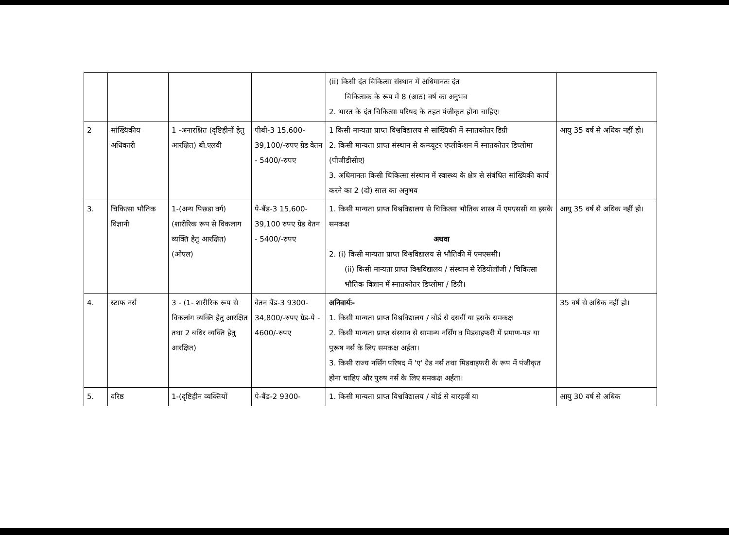| | | | | (ii) किसी दंत चिकित्सा संस्थान में अधिमानतः दंत चिकित्सक के रूप में 8 (आठ) वर्ष का अनुभव 2. भारत के दंत चिकित्सा परिषद के तहत पंजीकृत होना चाहिए। | |
| 2 | सांख्यिकीय अधिकारी | 1 -अनारक्षित (दृष्टिहीनों हेतु आरक्षित) बी.एलवी | पीबी-3 15,600-39,100/-रुपए ग्रेड वेतन - 5400/-रुपए | 1 किसी मान्यता प्राप्त विश्वविद्यालय से सांख्यिकी में स्नातकोतर डिग्री 2. किसी मान्यता प्राप्त संस्थान से कम्प्यूटर एप्लीकेशन में स्नातकोतर डिप्लोमा (पीजीडीसीए) 3. अधिमानतः किसी चिकित्सा संस्थान में स्वास्थ्य के क्षेत्र से संबंधित सांख्यिकी कार्य करने का 2 (दो) साल का अनुभव | आयु 35 वर्ष से अधिक नहीं हो। |
| 3. | चिकित्सा भौतिक विज्ञानी | 1-(अन्य पिछडा वर्ग) (शारीरिक रूप से विकलाग व्यक्ति हेतु आरक्षित) (ओएल) | पे-बैंड-3 15,600-39,100 रुपए ग्रेड वेतन - 5400/-रुपए | 1. किसी मान्यता प्राप्त विश्वविद्यालय से चिकित्सा भौतिक शास्त्र में एमएससी या इसके समकक्ष अथवा 2. (i) किसी मान्यता प्राप्त विश्वविद्यालय से भौतिकी में एमएससी। (ii) किसी मान्यता प्राप्त विश्वविद्यालय / संस्थान से रेडियोलॉजी / चिकित्सा भौतिक विज्ञान में स्नातकोतर डिप्लोमा / डिग्री। | आयु 35 वर्ष से अधिक नहीं हो। |
| 4. | स्टाफ नर्स | 3 - (1- शारीरिक रूप से विकलांग व्यक्ति हेतु आरक्षित तथा 2 बधिर व्यक्ति हेतु आरक्षित) | वेतन बैंड-3 9300-34,800/-रुपए ग्रेड-पे - 4600/-रुपए | अनिवार्यः- 1. किसी मान्यता प्राप्त विश्वविद्यालय / बोर्ड से दसवीं या इसके समकक्ष 2. किसी मान्यता प्राप्त संस्थान से सामान्य नर्सिंग व मिडवाइफरी में प्रमाण-पत्र या पुरूष नर्स के लिए समकक्ष अर्हता। 3. किसी राज्य नर्सिंग परिषद में 'ए' ग्रेड नर्स तथा मिडवाइफरी के रूप में पंजीकृत होना चाहिए और पुरुष नर्स के लिए समकक्ष अर्हता। | 35 वर्ष से अधिक नहीं हो। |
| 5. | वरिष्ठ | 1-(दृष्टिहीन व्यक्तियों | पे-बैंड-2 9300- | 1. किसी मान्यता प्राप्त विश्वविद्यालय / बोर्ड से बारहवीं या | आयु 30 वर्ष से अधिक |